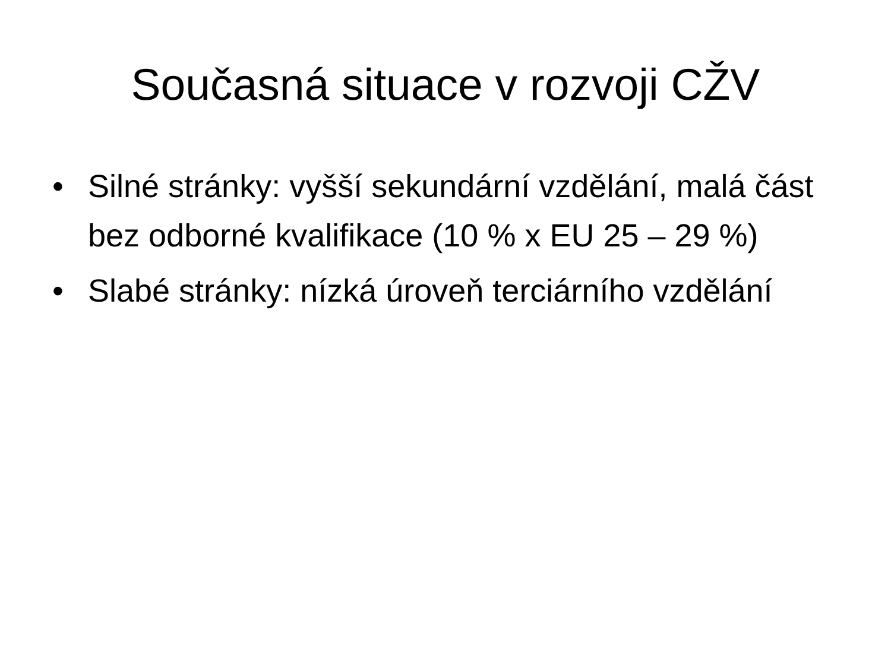Současná situace v rozvoji CŽV
• Silné stránky: vyšší sekundární vzdělání, malá část bez odborné kvalifikace (10 % x EU 25 – 29 %)
• Slabé stránky: nízká úroveň terciárního vzdělání